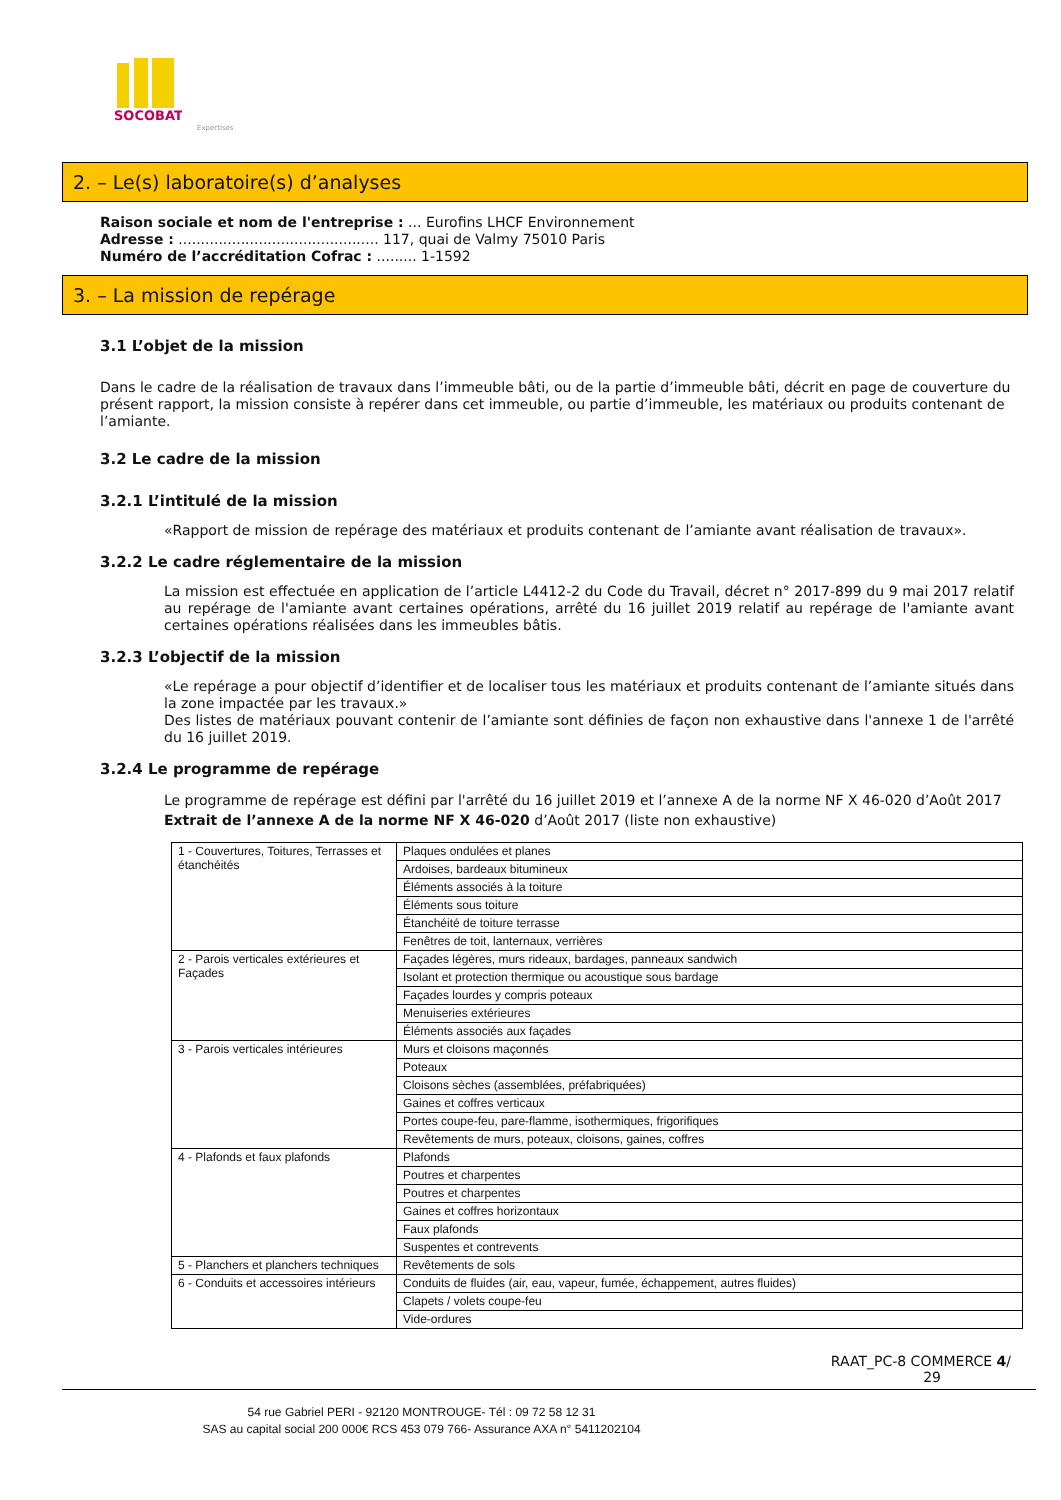SOCOBAT
Expertises
2. – Le(s) laboratoire(s) d’analyses
Raison sociale et nom de l'entreprise : ... Eurofins LHCF Environnement
Adresse : ............................................. 117, quai de Valmy 75010 Paris
Numéro de l’accréditation Cofrac : ......... 1-1592
3. – La mission de repérage
3.1 L’objet de la mission
Dans le cadre de la réalisation de travaux dans l’immeuble bâti, ou de la partie d’immeuble bâti, décrit en page de couverture du présent rapport, la mission consiste à repérer dans cet immeuble, ou partie d’immeuble, les matériaux ou produits contenant de l’amiante.
3.2 Le cadre de la mission
3.2.1 L’intitulé de la mission
«Rapport de mission de repérage des matériaux et produits contenant de l’amiante avant réalisation de travaux».
3.2.2 Le cadre réglementaire de la mission
La mission est effectuée en application de l’article L4412-2 du Code du Travail, décret n° 2017-899 du 9 mai 2017 relatif au repérage de l'amiante avant certaines opérations, arrêté du 16 juillet 2019 relatif au repérage de l'amiante avant certaines opérations réalisées dans les immeubles bâtis.
3.2.3 L’objectif de la mission
«Le repérage a pour objectif d’identifier et de localiser tous les matériaux et produits contenant de l’amiante situés dans la zone impactée par les travaux.»
Des listes de matériaux pouvant contenir de l’amiante sont définies de façon non exhaustive dans l'annexe 1 de l'arrêté du 16 juillet 2019.
3.2.4 Le programme de repérage
Le programme de repérage est défini par l'arrêté du 16 juillet 2019 et l’annexe A de la norme NF X 46-020 d’Août 2017
Extrait de l’annexe A de la norme NF X 46-020 d’Août 2017 (liste non exhaustive)
| 1 - Couvertures, Toitures, Terrasses et étanchéités | Plaques ondulées et planes |
| | Ardoises, bardeaux bitumineux |
| | Éléments associés à la toiture |
| | Éléments sous toiture |
| | Étanchéité de toiture terrasse |
| | Fenêtres de toit, lanternaux, verrières |
| 2 - Parois verticales extérieures et Façades | Façades légères, murs rideaux, bardages, panneaux sandwich |
| | Isolant et protection thermique ou acoustique sous bardage |
| | Façades lourdes y compris poteaux |
| | Menuiseries extérieures |
| | Éléments associés aux façades |
| 3 - Parois verticales intérieures | Murs et cloisons maçonnés |
| | Poteaux |
| | Cloisons sèches (assemblées, préfabriquées) |
| | Gaines et coffres verticaux |
| | Portes coupe-feu, pare-flamme, isothermiques, frigorifiques |
| | Revêtements de murs, poteaux, cloisons, gaines, coffres |
| 4 - Plafonds et faux plafonds | Plafonds |
| | Poutres et charpentes |
| | Poutres et charpentes |
| | Gaines et coffres horizontaux |
| | Faux plafonds |
| | Suspentes et contrevents |
| 5 - Planchers et planchers techniques | Revêtements de sols |
| 6 - Conduits et accessoires intérieurs | Conduits de fluides (air, eau, vapeur, fumée, échappement, autres fluides) |
| | Clapets / volets coupe-feu |
| | Vide-ordures |
RAAT_PC-8 COMMERCE 4/
29
54 rue Gabriel PERI - 92120 MONTROUGE- Tél : 09 72 58 12 31
SAS au capital social 200 000€ RCS 453 079 766- Assurance AXA n° 5411202104